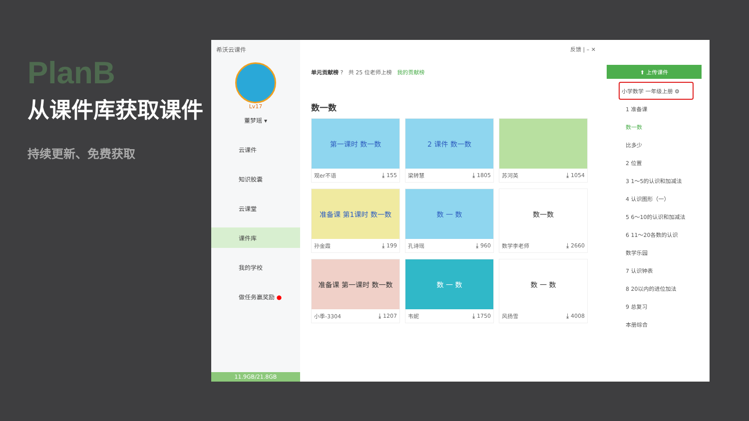PlanB
从课件库获取课件
持续更新、免费获取
希沃云课件
Lv17
董梦瑶 ▾
云课件
知识胶囊
云课堂
课件库
我的学校
做任务赢奖励 ●
11.9GB/21.8GB
反馈 | – ✕
单元贡献榜 ? 共 25 位老师上榜 我的贡献榜
数一数
第一课时 数一数
观er不语 ⤓ 155
2 课件 数一数
梁转慧 ⤓ 1805
苏河英 ⤓ 1054
准备课 第1课时 数一数
孙金霞 ⤓ 199
数 一 数
孔诗瑶 ⤓ 960
数一数
数学李老师 ⤓ 2660
准备课 第一课时 数一数
小季-3304 ⤓ 1207
数 一 数
韦妮 ⤓ 1750
数 一 数
风扬雪 ⤓ 4008
⬆ 上传课件
小学数学 一年级上册 ⚙
1 准备课
数一数
比多少
2 位置
3 1～5的认识和加减法
4 认识图形（一）
5 6～10的认识和加减法
6 11～20各数的认识
数学乐园
7 认识钟表
8 20以内的进位加法
9 总复习
本册综合